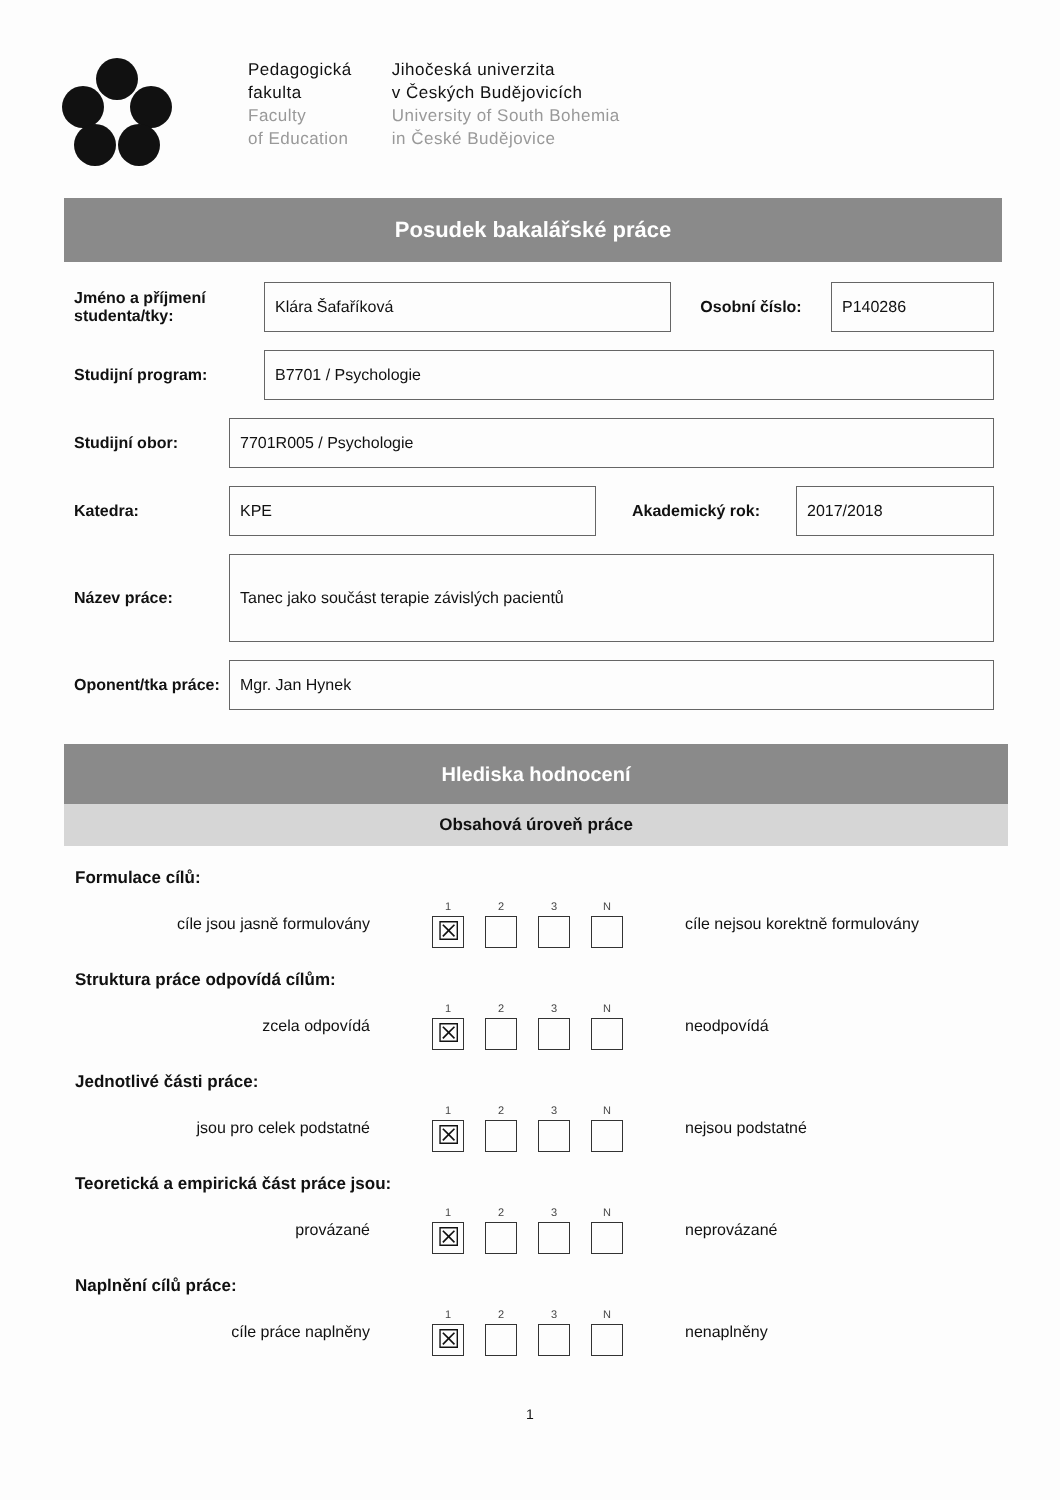Pedagogická
fakulta
Faculty
of Education
Jihočeská univerzita
v Českých Budějovicích
University of South Bohemia
in České Budějovice
Posudek bakalářské práce
Jméno a příjmení studenta/tky:
Klára Šafaříková
Osobní číslo:
P140286
Studijní program:
B7701 / Psychologie
Studijní obor:
7701R005 / Psychologie
Katedra:
KPE
Akademický rok:
2017/2018
Název práce:
Tanec jako součást terapie závislých pacientů
Oponent/tka práce:
Mgr. Jan Hynek
Hlediska hodnocení
Obsahová úroveň práce
Formulace cílů:
cíle jsou jasně formulovány
1
☒
2 3 N
cíle nejsou korektně formulovány
Struktura práce odpovídá cílům:
zcela odpovídá
1
☒
2 3 N
neodpovídá
Jednotlivé části práce:
jsou pro celek podstatné
1
☒
2 3 N
nejsou podstatné
Teoretická a empirická část práce jsou:
provázané
1
☒
2 3 N
neprovázané
Naplnění cílů práce:
cíle práce naplněny
1
☒
2 3 N
nenaplněny
1